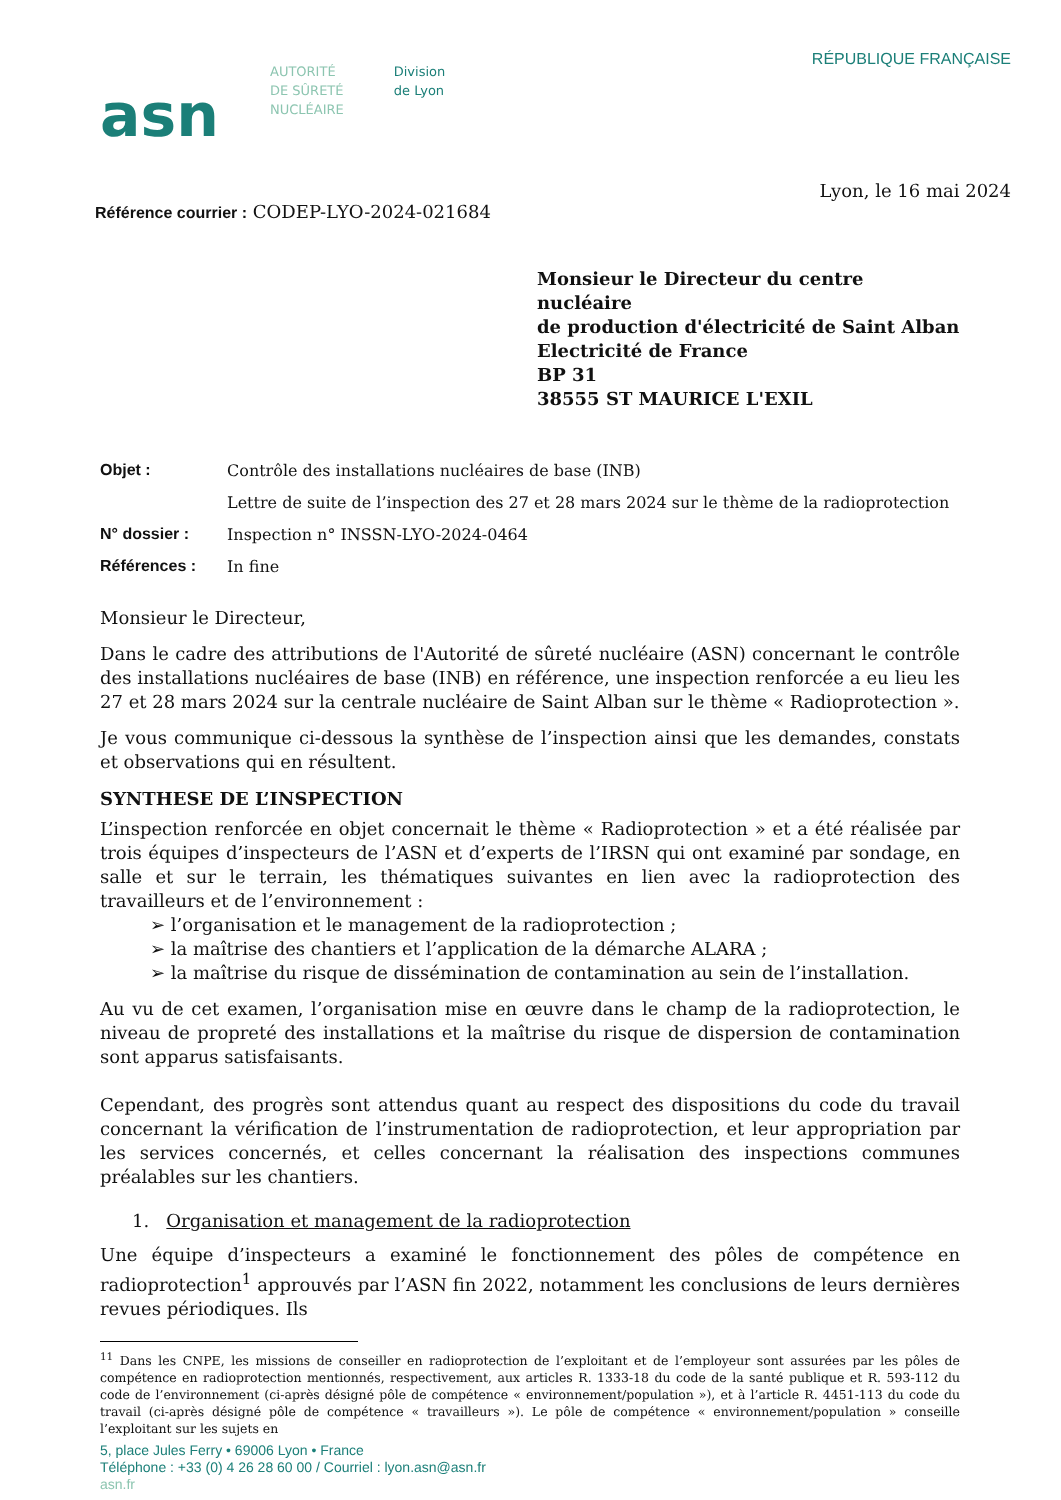asn
AUTORITÉ
DE SÛRETÉ
NUCLÉAIRE
Division
de Lyon
RÉPUBLIQUE FRANÇAISE
Lyon, le 16 mai 2024
Référence courrier : CODEP-LYO-2024-021684
Monsieur le Directeur du centre nucléaire
de production d'électricité de Saint Alban
Electricité de France
BP 31
38555 ST MAURICE L'EXIL
Objet : Contrôle des installations nucléaires de base (INB)
Lettre de suite de l’inspection des 27 et 28 mars 2024 sur le thème de la radioprotection
N° dossier : Inspection n° INSSN-LYO-2024-0464
Références : In fine
Monsieur le Directeur,
Dans le cadre des attributions de l'Autorité de sûreté nucléaire (ASN) concernant le contrôle des installations nucléaires de base (INB) en référence, une inspection renforcée a eu lieu les 27 et 28 mars 2024 sur la centrale nucléaire de Saint Alban sur le thème « Radioprotection ».
Je vous communique ci-dessous la synthèse de l’inspection ainsi que les demandes, constats et observations qui en résultent.
SYNTHESE DE L’INSPECTION
L’inspection renforcée en objet concernait le thème « Radioprotection » et a été réalisée par trois équipes d’inspecteurs de l’ASN et d’experts de l’IRSN qui ont examiné par sondage, en salle et sur le terrain, les thématiques suivantes en lien avec la radioprotection des travailleurs et de l’environnement :
➢ l’organisation et le management de la radioprotection ;
➢ la maîtrise des chantiers et l’application de la démarche ALARA ;
➢ la maîtrise du risque de dissémination de contamination au sein de l’installation.
Au vu de cet examen, l’organisation mise en œuvre dans le champ de la radioprotection, le niveau de propreté des installations et la maîtrise du risque de dispersion de contamination sont apparus satisfaisants.
Cependant, des progrès sont attendus quant au respect des dispositions du code du travail concernant la vérification de l’instrumentation de radioprotection, et leur appropriation par les services concernés, et celles concernant la réalisation des inspections communes préalables sur les chantiers.
1. Organisation et management de la radioprotection
Une équipe d’inspecteurs a examiné le fonctionnement des pôles de compétence en radioprotection<sup>1</sup> approuvés par l’ASN fin 2022, notamment les conclusions de leurs dernières revues périodiques. Ils
<sup>11</sup> Dans les CNPE, les missions de conseiller en radioprotection de l’exploitant et de l’employeur sont assurées par les pôles de compétence en radioprotection mentionnés, respectivement, aux articles R. 1333-18 du code de la santé publique et R. 593-112 du code de l’environnement (ci-après désigné pôle de compétence « environnement/population »), et à l’article R. 4451-113 du code du travail (ci-après désigné pôle de compétence « travailleurs »). Le pôle de compétence « environnement/population » conseille l’exploitant sur les sujets en
5, place Jules Ferry • 69006 Lyon • France
Téléphone : +33 (0) 4 26 28 60 00 / Courriel : lyon.asn@asn.fr
asn.fr